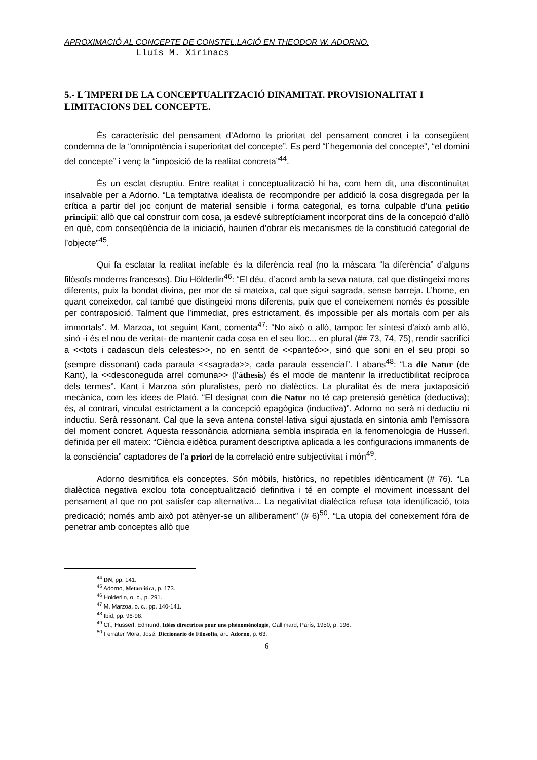APROXIMACIÓ AL CONCEPTE DE CONSTEL.LACIÓ EN THEODOR W. ADORNO.
Lluís M. Xirinacs
5.- L´IMPERI DE LA CONCEPTUALITZACIÓ DINAMITAT. PROVISIONALITAT I LIMITACIONS DEL CONCEPTE.
És característic del pensament d’Adorno la prioritat del pensament concret i la consegüent condemna de la “omnipotència i superioritat del concepte”. Es perd “l´hegemonia del concepte”, “el domini del concepte” i venç la “imposició de la realitat concreta”<sup>44</sup>.
És un esclat disruptiu. Entre realitat i conceptualització hi ha, com hem dit, una discontinuïtat insalvable per a Adorno. “La temptativa idealista de recompondre per addició la cosa disgregada per la crítica a partir del joc conjunt de material sensible i forma categorial, es torna culpable d’una petitio principii; allò que cal construir com cosa, ja esdevé subreptíciament incorporat dins de la concepció d’allò en què, com conseqüència de la iniciació, haurien d’obrar els mecanismes de la constitució categorial de l’objecte”<sup>45</sup>.
Qui fa esclatar la realitat inefable és la diferència real (no la màscara “la diferència” d’alguns filòsofs moderns francesos). Diu Hölderlin<sup>46</sup>: “El déu, d’acord amb la seva natura, cal que distingeixi mons diferents, puix la bondat divina, per mor de si mateixa, cal que sigui sagrada, sense barreja. L’home, en quant coneixedor, cal també que distingeixi mons diferents, puix que el coneixement només és possible per contraposició. Talment que l’immediat, pres estrictament, és impossible per als mortals com per als immortals”. M. Marzoa, tot seguint Kant, comenta<sup>47</sup>: “No això o allò, tampoc fer síntesi d’això amb allò, sinó -i és el nou de veritat- de mantenir cada cosa en el seu lloc... en plural (## 73, 74, 75), rendir sacrifici a <<tots i cadascun dels celestes>>, no en sentit de <<panteó>>, sinó que soni en el seu propi so (sempre dissonant) cada paraula <<sagrada>>, cada paraula essencial”. I abans<sup>48</sup>: “La die Natur (de Kant), la <<desconeguda arrel comuna>> (l’àthesis) és el mode de mantenir la irreductibilitat recíproca dels termes”. Kant i Marzoa són pluralistes, però no dialèctics. La pluralitat és de mera juxtaposició mecànica, com les idees de Plató. “El designat com die Natur no té cap pretensió genètica (deductiva); és, al contrari, vinculat estrictament a la concepció epagògica (inductiva)”. Adorno no serà ni deductiu ni inductiu. Serà ressonant. Cal que la seva antena constel·lativa sigui ajustada en sintonia amb l’emissora del moment concret. Aquesta ressonància adorniana sembla inspirada en la fenomenologia de Husserl, definida per ell mateix: “Ciència eidètica purament descriptiva aplicada a les configuracions immanents de la consciència” captadores de l’a priori de la correlació entre subjectivitat i món<sup>49</sup>.
Adorno desmitifica els conceptes. Són mòbils, històrics, no repetibles idènticament (# 76). “La dialèctica negativa exclou tota conceptualització definitiva i té en compte el moviment incessant del pensament al que no pot satisfer cap alternativa... La negativitat dialèctica refusa tota identificació, tota predicació; només amb això pot atènyer-se un alliberament” (# 6)<sup>50</sup>. “La utopia del coneixement fóra de penetrar amb conceptes allò que
<sup>44</sup> DN, pp. 141.
<sup>45</sup> Adorno, Metacrítica, p. 173.
<sup>46</sup> Hölderlin, o. c., p. 291.
<sup>47</sup> M. Marzoa, o. c., pp. 140-141.
<sup>48</sup> Ibid, pp. 96-98.
<sup>49</sup> Cf., Husserl, Edmund, Idées directrices pour une phénoménologie, Gallimard, París, 1950, p. 196.
<sup>50</sup> Ferrater Mora, José, Diccionario de Filosofia, art. Adorno, p. 63.
6